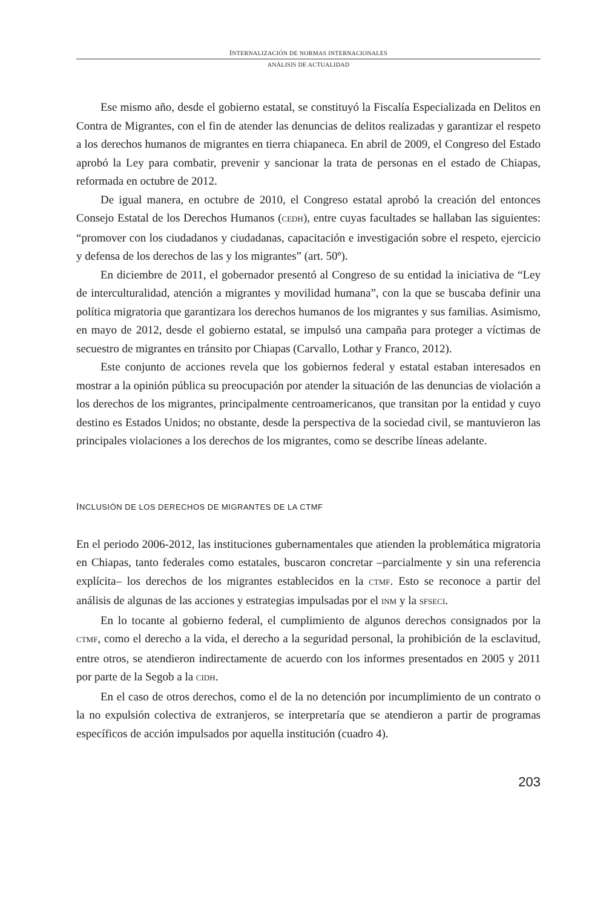INTERNALIZACIÓN DE NORMAS INTERNACIONALES
ANÁLISIS DE ACTUALIDAD
Ese mismo año, desde el gobierno estatal, se constituyó la Fiscalía Especializada en Delitos en Contra de Migrantes, con el fin de atender las denuncias de delitos realizadas y garantizar el respeto a los derechos humanos de migrantes en tierra chiapaneca. En abril de 2009, el Congreso del Estado aprobó la Ley para combatir, prevenir y sancionar la trata de personas en el estado de Chiapas, reformada en octubre de 2012.
De igual manera, en octubre de 2010, el Congreso estatal aprobó la creación del entonces Consejo Estatal de los Derechos Humanos (CEDH), entre cuyas facultades se hallaban las siguientes: “promover con los ciudadanos y ciudadanas, capacitación e investigación sobre el respeto, ejercicio y defensa de los derechos de las y los migrantes” (art. 50º).
En diciembre de 2011, el gobernador presentó al Congreso de su entidad la iniciativa de “Ley de interculturalidad, atención a migrantes y movilidad humana”, con la que se buscaba definir una política migratoria que garantizara los derechos humanos de los migrantes y sus familias. Asimismo, en mayo de 2012, desde el gobierno estatal, se impulsó una campaña para proteger a víctimas de secuestro de migrantes en tránsito por Chiapas (Carvallo, Lothar y Franco, 2012).
Este conjunto de acciones revela que los gobiernos federal y estatal estaban interesados en mostrar a la opinión pública su preocupación por atender la situación de las denuncias de violación a los derechos de los migrantes, principalmente centroamericanos, que transitan por la entidad y cuyo destino es Estados Unidos; no obstante, desde la perspectiva de la sociedad civil, se mantuvieron las principales violaciones a los derechos de los migrantes, como se describe líneas adelante.
INCLUSIÓN DE LOS DERECHOS DE MIGRANTES DE LA CTMF
En el periodo 2006-2012, las instituciones gubernamentales que atienden la problemática migratoria en Chiapas, tanto federales como estatales, buscaron concretar –parcialmente y sin una referencia explícita– los derechos de los migrantes establecidos en la CTMF. Esto se reconoce a partir del análisis de algunas de las acciones y estrategias impulsadas por el INM y la SFSECI.
En lo tocante al gobierno federal, el cumplimiento de algunos derechos consignados por la CTMF, como el derecho a la vida, el derecho a la seguridad personal, la prohibición de la esclavitud, entre otros, se atendieron indirectamente de acuerdo con los informes presentados en 2005 y 2011 por parte de la Segob a la CIDH.
En el caso de otros derechos, como el de la no detención por incumplimiento de un contrato o la no expulsión colectiva de extranjeros, se interpretaría que se atendieron a partir de programas específicos de acción impulsados por aquella institución (cuadro 4).
203